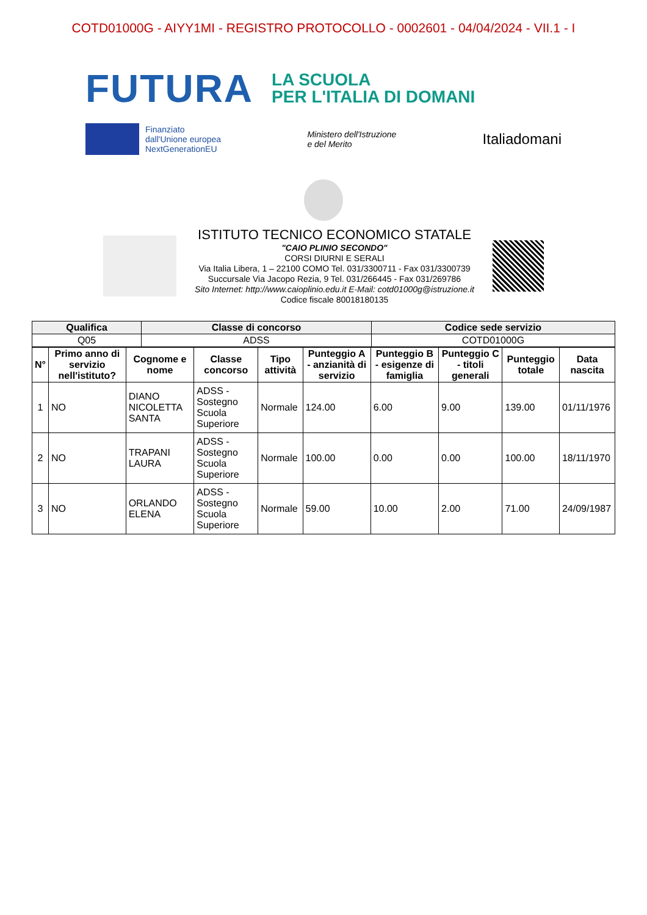COTD01000G - AIYY1MI - REGISTRO PROTOCOLLO - 0002601 - 04/04/2024 - VII.1 - I
FUTURA
LA SCUOLA
PER L'ITALIA DI DOMANI
Finanziato
dall'Unione europea
NextGenerationEU
Ministero dell'Istruzione
e del Merito
Italiadomani
ISTITUTO TECNICO ECONOMICO STATALE
"CAIO PLINIO SECONDO"
CORSI DIURNI E SERALI
Via Italia Libera, 1 – 22100 COMO Tel. 031/3300711 - Fax 031/3300739
Succursale Via Jacopo Rezia, 9 Tel. 031/266445 - Fax 031/269786
Sito Internet: http://www.caioplinio.edu.it E-Mail: cotd01000g@istruzione.it
Codice fiscale 80018180135
| Qualifica | Classe di concorso | Codice sede servizio |
| --- | --- | --- |
| Q05 | ADSS | COTD01000G |
| N° | Primo anno di servizio nell'istituto? | Cognome e nome | Classe concorso | Tipo attività | Punteggio A - anzianità di servizio | Punteggio B - esigenze di famiglia | Punteggio C - titoli generali | Punteggio totale | Data nascita |
| --- | --- | --- | --- | --- | --- | --- | --- | --- | --- |
| 1 | NO | DIANO NICOLETTA SANTA | ADSS - Sostegno Scuola Superiore | Normale | 124.00 | 6.00 | 9.00 | 139.00 | 01/11/1976 |
| 2 | NO | TRAPANI LAURA | ADSS - Sostegno Scuola Superiore | Normale | 100.00 | 0.00 | 0.00 | 100.00 | 18/11/1970 |
| 3 | NO | ORLANDO ELENA | ADSS - Sostegno Scuola Superiore | Normale | 59.00 | 10.00 | 2.00 | 71.00 | 24/09/1987 |